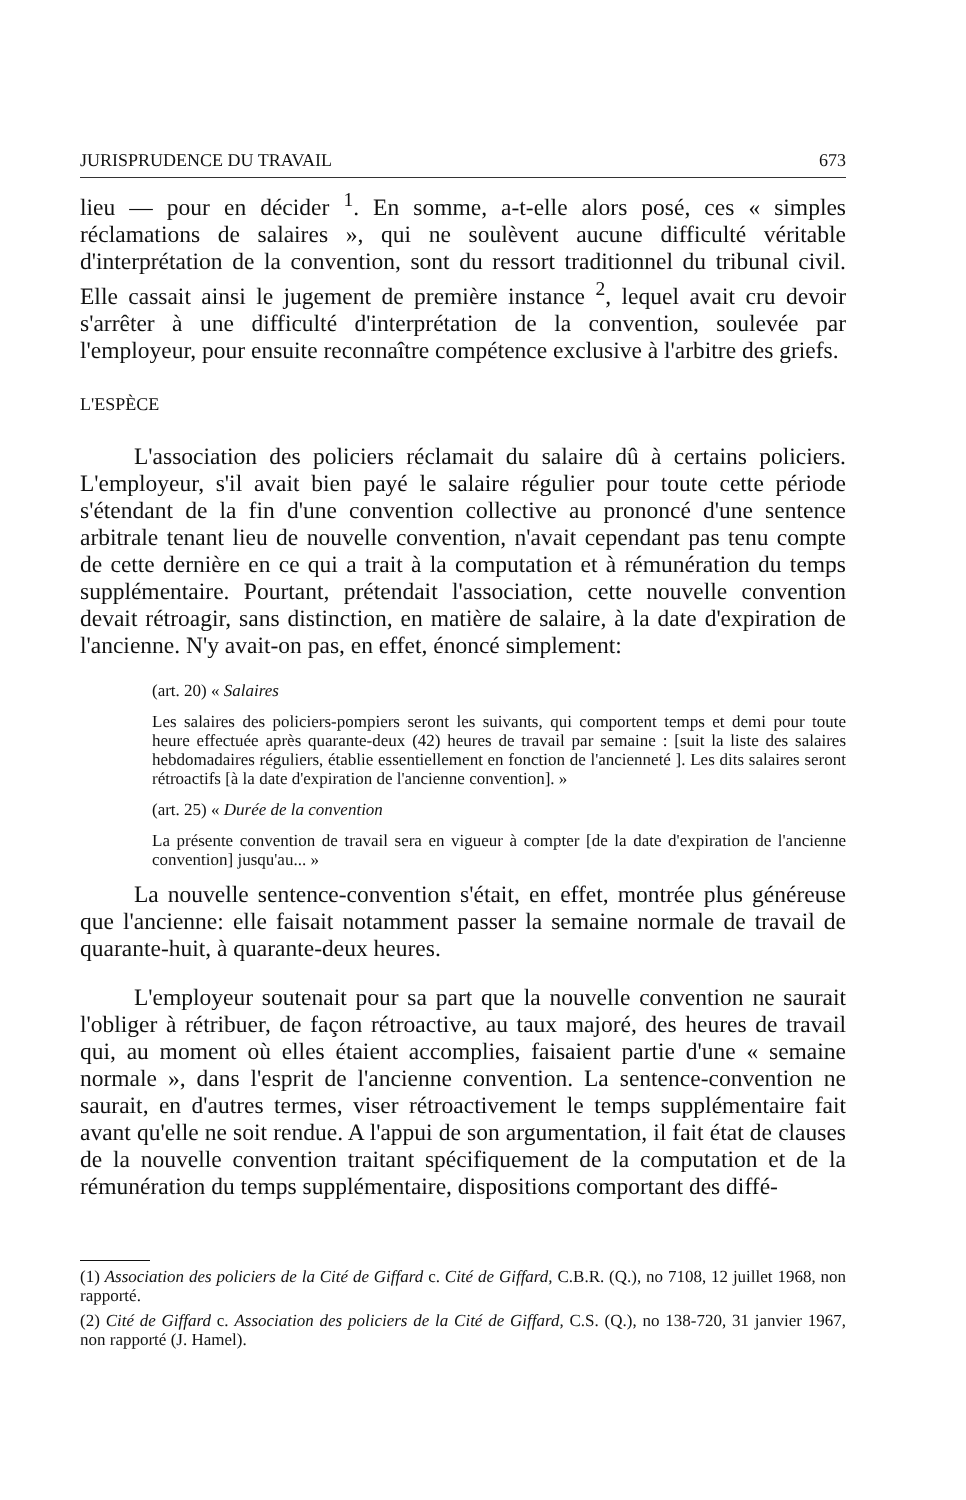JURISPRUDENCE DU TRAVAIL 673
lieu — pour en décider <sup>1</sup>. En somme, a-t-elle alors posé, ces « simples réclamations de salaires », qui ne soulèvent aucune difficulté véritable d'interprétation de la convention, sont du ressort traditionnel du tribunal civil. Elle cassait ainsi le jugement de première instance <sup>2</sup>, lequel avait cru devoir s'arrêter à une difficulté d'interprétation de la convention, soulevée par l'employeur, pour ensuite reconnaître compétence exclusive à l'arbitre des griefs.
L'ESPÈCE
L'association des policiers réclamait du salaire dû à certains policiers. L'employeur, s'il avait bien payé le salaire régulier pour toute cette période s'étendant de la fin d'une convention collective au prononcé d'une sentence arbitrale tenant lieu de nouvelle convention, n'avait cependant pas tenu compte de cette dernière en ce qui a trait à la computation et à rémunération du temps supplémentaire. Pourtant, prétendait l'association, cette nouvelle convention devait rétroagir, sans distinction, en matière de salaire, à la date d'expiration de l'ancienne. N'y avait-on pas, en effet, énoncé simplement:
(art. 20) « Salaires
Les salaires des policiers-pompiers seront les suivants, qui comportent temps et demi pour toute heure effectuée après quarante-deux (42) heures de travail par semaine : [suit la liste des salaires hebdomadaires réguliers, établie essentiellement en fonction de l'ancienneté ]. Les dits salaires seront rétroactifs [à la date d'expiration de l'ancienne convention]. »
(art. 25) « Durée de la convention
La présente convention de travail sera en vigueur à compter [de la date d'expiration de l'ancienne convention] jusqu'au... »
La nouvelle sentence-convention s'était, en effet, montrée plus généreuse que l'ancienne: elle faisait notamment passer la semaine normale de travail de quarante-huit, à quarante-deux heures.
L'employeur soutenait pour sa part que la nouvelle convention ne saurait l'obliger à rétribuer, de façon rétroactive, au taux majoré, des heures de travail qui, au moment où elles étaient accomplies, faisaient partie d'une « semaine normale », dans l'esprit de l'ancienne convention. La sentence-convention ne saurait, en d'autres termes, viser rétroactivement le temps supplémentaire fait avant qu'elle ne soit rendue. A l'appui de son argumentation, il fait état de clauses de la nouvelle convention traitant spécifiquement de la computation et de la rémunération du temps supplémentaire, dispositions comportant des diffé-
(1) Association des policiers de la Cité de Giffard c. Cité de Giffard, C.B.R. (Q.), no 7108, 12 juillet 1968, non rapporté.
(2) Cité de Giffard c. Association des policiers de la Cité de Giffard, C.S. (Q.), no 138-720, 31 janvier 1967, non rapporté (J. Hamel).